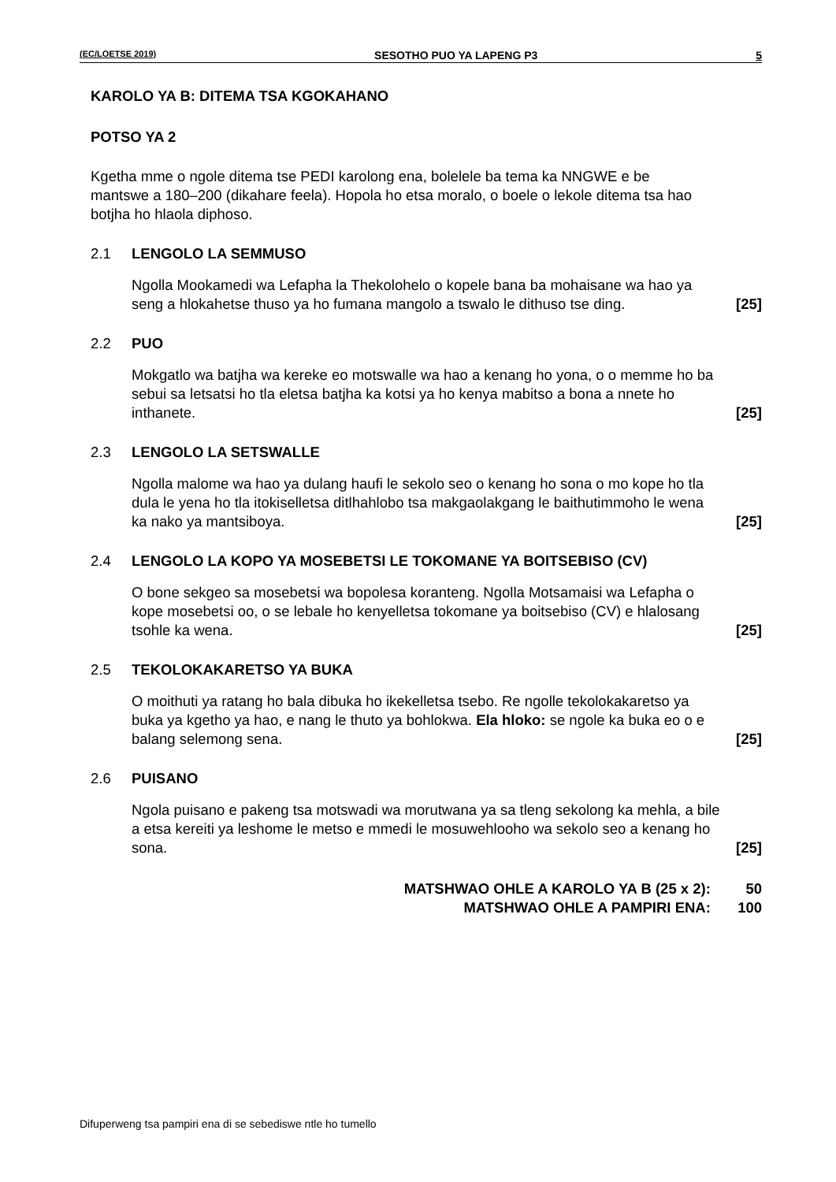(EC/LOETSE 2019) SESOTHO PUO YA LAPENG P3 5
KAROLO YA B: DITEMA TSA KGOKAHANO
POTSO YA 2
Kgetha mme o ngole ditema tse PEDI karolong ena, bolelele ba tema ka NNGWE e be mantswe a 180–200 (dikahare feela). Hopola ho etsa moralo, o boele o lekole ditema tsa hao botjha ho hlaola diphoso.
2.1 LENGOLO LA SEMMUSO
Ngolla Mookamedi wa Lefapha la Thekolohelo o kopele bana ba mohaisane wa hao ya seng a hlokahetse thuso ya ho fumana mangolo a tswalo le dithuso tse ding.
[25]
2.2 PUO
Mokgatlo wa batjha wa kereke eo motswalle wa hao a kenang ho yona, o o memme ho ba sebui sa letsatsi ho tla eletsa batjha ka kotsi ya ho kenya mabitso a bona a nnete ho inthanete.
[25]
2.3 LENGOLO LA SETSWALLE
Ngolla malome wa hao ya dulang haufi le sekolo seo o kenang ho sona o mo kope ho tla dula le yena ho tla itokiselletsa ditlhahlobo tsa makgaolakgang le baithutimmoho le wena ka nako ya mantsiboya.
[25]
2.4 LENGOLO LA KOPO YA MOSEBETSI LE TOKOMANE YA BOITSEBISO (CV)
O bone sekgeo sa mosebetsi wa bopolesa koranteng. Ngolla Motsamaisi wa Lefapha o kope mosebetsi oo, o se lebale ho kenyelletsa tokomane ya boitsebiso (CV) e hlalosang tsohle ka wena.
[25]
2.5 TEKOLOKAKARETSO YA BUKA
O moithuti ya ratang ho bala dibuka ho ikekelletsa tsebo. Re ngolle tekolokakaretso ya buka ya kgetho ya hao, e nang le thuto ya bohlokwa. Ela hloko: se ngole ka buka eo o e balang selemong sena.
[25]
2.6 PUISANO
Ngola puisano e pakeng tsa motswadi wa morutwana ya sa tleng sekolong ka mehla, a bile a etsa kereiti ya leshome le metso e mmedi le mosuwehlooho wa sekolo seo a kenang ho sona.
[25]
MATSHWAO OHLE A KAROLO YA B (25 x 2): 50
MATSHWAO OHLE A PAMPIRI ENA: 100
Difuperweng tsa pampiri ena di se sebediswe ntle ho tumello